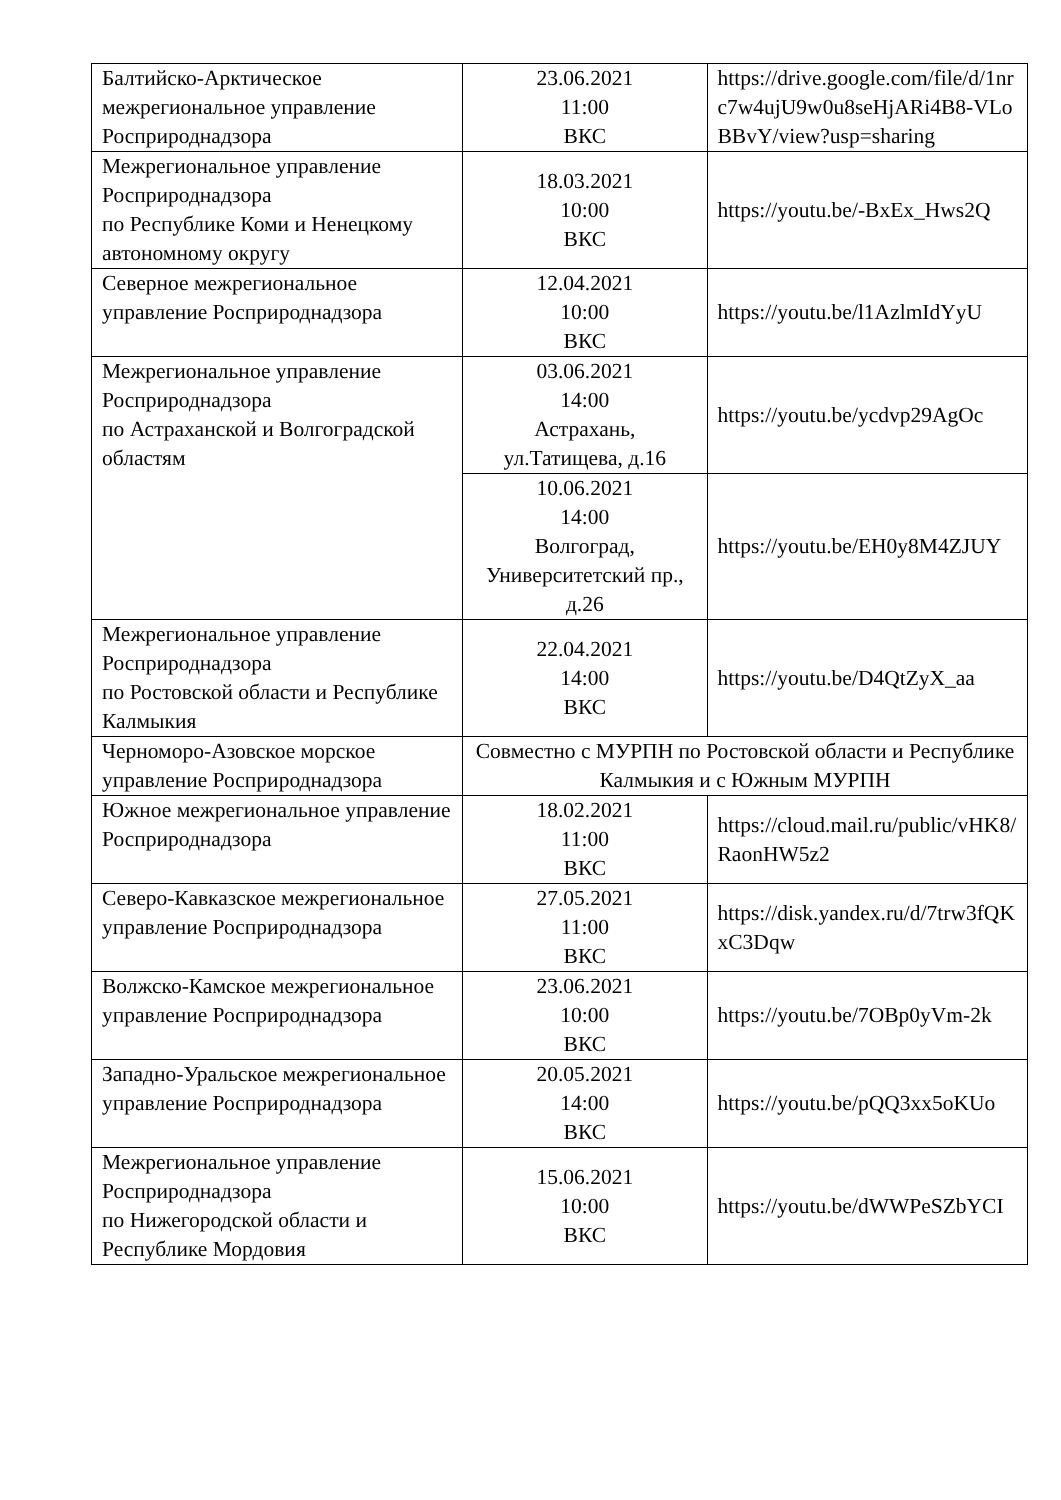| Балтийско-Арктическое межрегиональное управление Росприроднадзора | 23.06.2021 11:00 ВКС | https://drive.google.com/file/d/1nrc7w4ujU9w0u8seHjARi4B8-VLoBBvY/view?usp=sharing |
| Межрегиональное управление Росприроднадзора по Республике Коми и Ненецкому автономному округу | 18.03.2021 10:00 ВКС | https://youtu.be/-BxEx_Hws2Q |
| Северное межрегиональное управление Росприроднадзора | 12.04.2021 10:00 ВКС | https://youtu.be/l1AzlmIdYyU |
| Межрегиональное управление Росприроднадзора по Астраханской и Волгоградской областям | 03.06.2021 14:00 Астрахань, ул.Татищева, д.16 | https://youtu.be/ycdvp29AgOc |
| | 10.06.2021 14:00 Волгоград, Университетский пр., д.26 | https://youtu.be/EH0y8M4ZJUY |
| Межрегиональное управление Росприроднадзора по Ростовской области и Республике Калмыкия | 22.04.2021 14:00 ВКС | https://youtu.be/D4QtZyX_aa |
| Черноморо-Азовское морское управление Росприроднадзора | Совместно с МУРПН по Ростовской области и Республике Калмыкия и с Южным МУРПН | |
| Южное межрегиональное управление Росприроднадзора | 18.02.2021 11:00 ВКС | https://cloud.mail.ru/public/vHK8/RaonHW5z2 |
| Северо-Кавказское межрегиональное управление Росприроднадзора | 27.05.2021 11:00 ВКС | https://disk.yandex.ru/d/7trw3fQKxC3Dqw |
| Волжско-Камское межрегиональное управление Росприроднадзора | 23.06.2021 10:00 ВКС | https://youtu.be/7OBp0yVm-2k |
| Западно-Уральское межрегиональное управление Росприроднадзора | 20.05.2021 14:00 ВКС | https://youtu.be/pQQ3xx5oKUo |
| Межрегиональное управление Росприроднадзора по Нижегородской области и Республике Мордовия | 15.06.2021 10:00 ВКС | https://youtu.be/dWWPeSZbYCI |